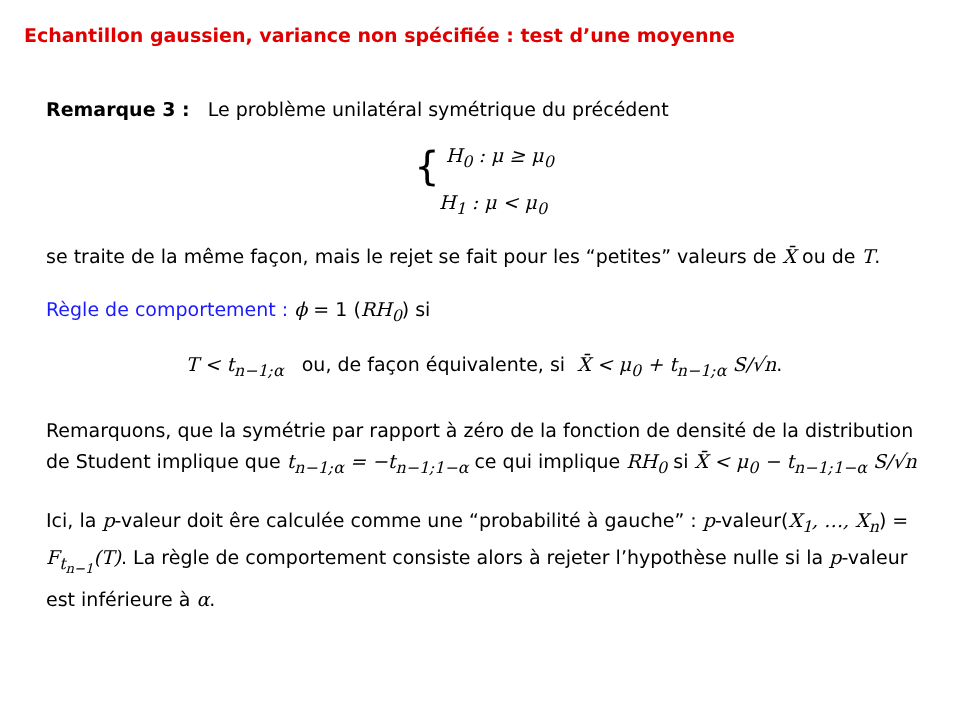Echantillon gaussien, variance non spécifiée : test d’une moyenne
Remarque 3 : Le problème unilatéral symétrique du précédent
{ H<sub>0</sub> : μ ≥ μ<sub>0</sub>
H<sub>1</sub> : μ < μ<sub>0</sub>
se traite de la même façon, mais le rejet se fait pour les “petites” valeurs de X̄ ou de T.
Règle de comportement : ϕ = 1 (RH<sub>0</sub>) si
T < t<sub>n−1;α</sub> ou, de façon équivalente, si X̄ < μ<sub>0</sub> + t<sub>n−1;α</sub> S/√n.
Remarquons, que la symétrie par rapport à zéro de la fonction de densité de la distribution de Student implique que t<sub>n−1;α</sub> = −t<sub>n−1;1−α</sub> ce qui implique RH<sub>0</sub> si X̄ < μ<sub>0</sub> − t<sub>n−1;1−α</sub> S/√n
Ici, la p-valeur doit êre calculée comme une “probabilité à gauche” : p-valeur(X<sub>1</sub>, …, X<sub>n</sub>) = F<sub>t<sub>n−1</sub></sub>(T). La règle de comportement consiste alors à rejeter l’hypothèse nulle si la p-valeur est inférieure à α.